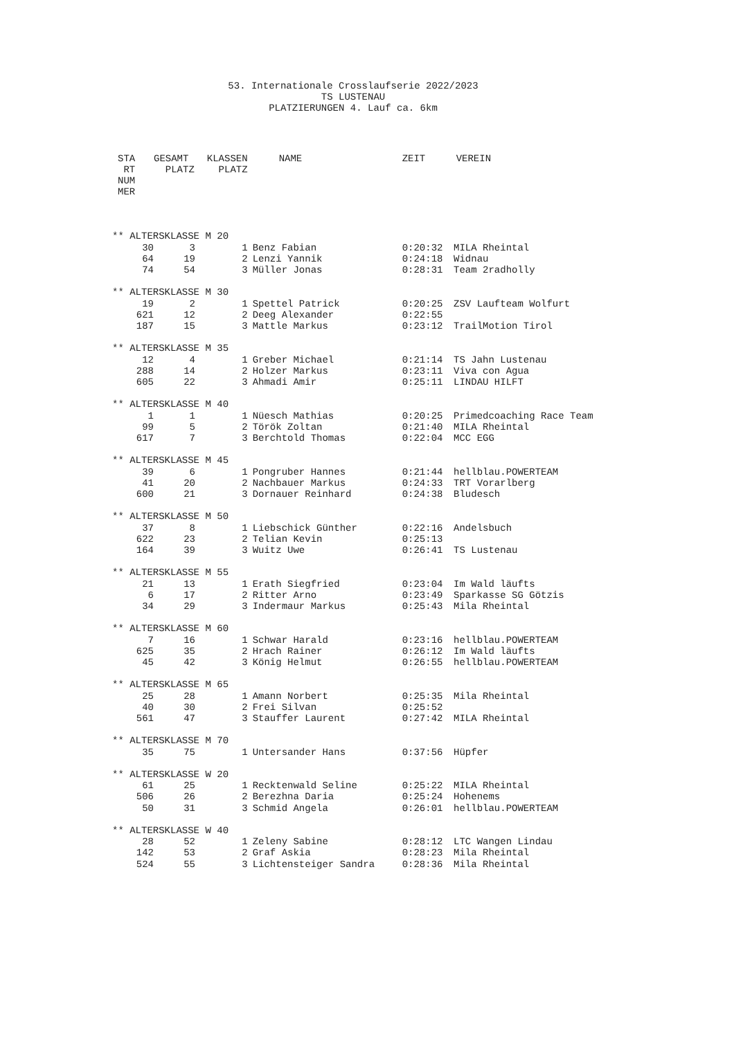53. Internationale Crosslaufserie 2022/2023
TS LUSTENAU
PLATZIERUNGEN 4. Lauf ca. 6km
| STA RT NUM MER | GESAMT PLATZ | KLASSEN PLATZ | NAME | ZEIT | VEREIN |
| --- | --- | --- | --- | --- | --- |
| ** ALTERSKLASSE M 20 | | | | | |
| 30 | 3 | 1 | Benz Fabian | 0:20:32 | MILA Rheintal |
| 64 | 19 | 2 | Lenzi Yannik | 0:24:18 | Widnau |
| 74 | 54 | 3 | Müller Jonas | 0:28:31 | Team 2radholly |
| ** ALTERSKLASSE M 30 | | | | | |
| 19 | 2 | 1 | Spettel Patrick | 0:20:25 | ZSV Laufteam Wolfurt |
| 621 | 12 | 2 | Deeg Alexander | 0:22:55 | |
| 187 | 15 | 3 | Mattle Markus | 0:23:12 | TrailMotion Tirol |
| ** ALTERSKLASSE M 35 | | | | | |
| 12 | 4 | 1 | Greber Michael | 0:21:14 | TS Jahn Lustenau |
| 288 | 14 | 2 | Holzer Markus | 0:23:11 | Viva con Agua |
| 605 | 22 | 3 | Ahmadi Amir | 0:25:11 | LINDAU HILFT |
| ** ALTERSKLASSE M 40 | | | | | |
| 1 | 1 | 1 | Nüesch Mathias | 0:20:25 | Primedcoaching Race Team |
| 99 | 5 | 2 | Török Zoltan | 0:21:40 | MILA Rheintal |
| 617 | 7 | 3 | Berchtold Thomas | 0:22:04 | MCC EGG |
| ** ALTERSKLASSE M 45 | | | | | |
| 39 | 6 | 1 | Pongruber Hannes | 0:21:44 | hellblau.POWERTEAM |
| 41 | 20 | 2 | Nachbauer Markus | 0:24:33 | TRT Vorarlberg |
| 600 | 21 | 3 | Dornauer Reinhard | 0:24:38 | Bludesch |
| ** ALTERSKLASSE M 50 | | | | | |
| 37 | 8 | 1 | Liebschick Günther | 0:22:16 | Andelsbuch |
| 622 | 23 | 2 | Telian Kevin | 0:25:13 | |
| 164 | 39 | 3 | Wuitz Uwe | 0:26:41 | TS Lustenau |
| ** ALTERSKLASSE M 55 | | | | | |
| 21 | 13 | 1 | Erath Siegfried | 0:23:04 | Im Wald läufts |
| 6 | 17 | 2 | Ritter Arno | 0:23:49 | Sparkasse SG Götzis |
| 34 | 29 | 3 | Indermaur Markus | 0:25:43 | Mila Rheintal |
| ** ALTERSKLASSE M 60 | | | | | |
| 7 | 16 | 1 | Schwar Harald | 0:23:16 | hellblau.POWERTEAM |
| 625 | 35 | 2 | Hrach Rainer | 0:26:12 | Im Wald läufts |
| 45 | 42 | 3 | König Helmut | 0:26:55 | hellblau.POWERTEAM |
| ** ALTERSKLASSE M 65 | | | | | |
| 25 | 28 | 1 | Amann Norbert | 0:25:35 | Mila Rheintal |
| 40 | 30 | 2 | Frei Silvan | 0:25:52 | |
| 561 | 47 | 3 | Stauffer Laurent | 0:27:42 | MILA Rheintal |
| ** ALTERSKLASSE M 70 | | | | | |
| 35 | 75 | 1 | Untersander Hans | 0:37:56 | Hüpfer |
| ** ALTERSKLASSE W 20 | | | | | |
| 61 | 25 | 1 | Recktenwald Seline | 0:25:22 | MILA Rheintal |
| 506 | 26 | 2 | Berezhna Daria | 0:25:24 | Hohenems |
| 50 | 31 | 3 | Schmid Angela | 0:26:01 | hellblau.POWERTEAM |
| ** ALTERSKLASSE W 40 | | | | | |
| 28 | 52 | 1 | Zeleny Sabine | 0:28:12 | LTC Wangen Lindau |
| 142 | 53 | 2 | Graf Askia | 0:28:23 | Mila Rheintal |
| 524 | 55 | 3 | Lichtensteiger Sandra | 0:28:36 | Mila Rheintal |